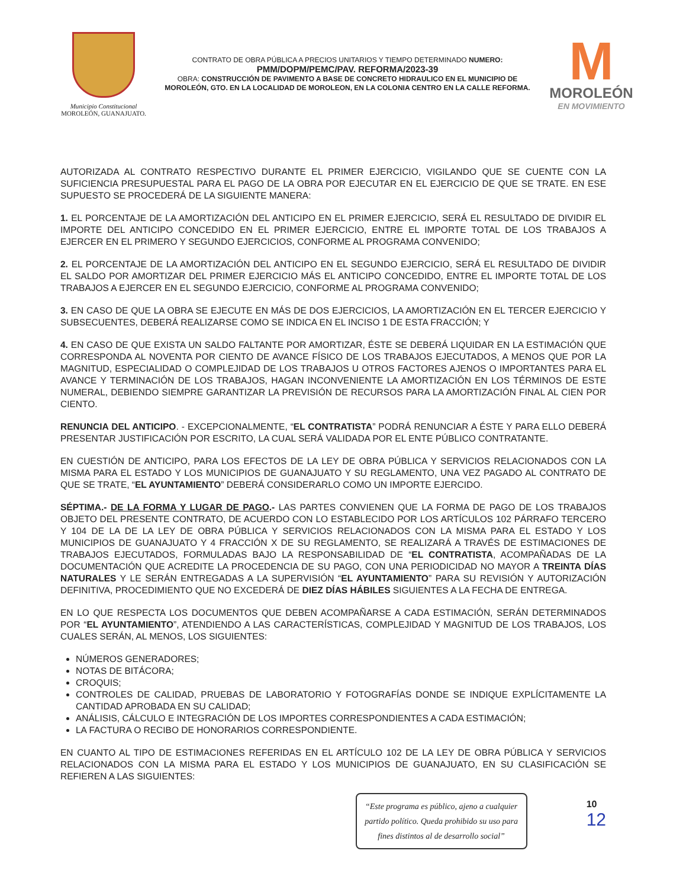Municipio Constitucional
MOROLEÓN, GUANAJUATO.
CONTRATO DE OBRA PÚBLICA A PRECIOS UNITARIOS Y TIEMPO DETERMINADO NUMERO:
PMM/DOPM/PEMC/PAV. REFORMA/2023-39
OBRA: CONSTRUCCIÓN DE PAVIMENTO A BASE DE CONCRETO HIDRAULICO EN EL MUNICIPIO DE MOROLEÓN, GTO. EN LA LOCALIDAD DE MOROLEON, EN LA COLONIA CENTRO EN LA CALLE REFORMA.
M
MOROLEÓN
EN MOVIMIENTO
AUTORIZADA AL CONTRATO RESPECTIVO DURANTE EL PRIMER EJERCICIO, VIGILANDO QUE SE CUENTE CON LA SUFICIENCIA PRESUPUESTAL PARA EL PAGO DE LA OBRA POR EJECUTAR EN EL EJERCICIO DE QUE SE TRATE. EN ESE SUPUESTO SE PROCEDERÁ DE LA SIGUIENTE MANERA:
1. EL PORCENTAJE DE LA AMORTIZACIÓN DEL ANTICIPO EN EL PRIMER EJERCICIO, SERÁ EL RESULTADO DE DIVIDIR EL IMPORTE DEL ANTICIPO CONCEDIDO EN EL PRIMER EJERCICIO, ENTRE EL IMPORTE TOTAL DE LOS TRABAJOS A EJERCER EN EL PRIMERO Y SEGUNDO EJERCICIOS, CONFORME AL PROGRAMA CONVENIDO;
2. EL PORCENTAJE DE LA AMORTIZACIÓN DEL ANTICIPO EN EL SEGUNDO EJERCICIO, SERÁ EL RESULTADO DE DIVIDIR EL SALDO POR AMORTIZAR DEL PRIMER EJERCICIO MÁS EL ANTICIPO CONCEDIDO, ENTRE EL IMPORTE TOTAL DE LOS TRABAJOS A EJERCER EN EL SEGUNDO EJERCICIO, CONFORME AL PROGRAMA CONVENIDO;
3. EN CASO DE QUE LA OBRA SE EJECUTE EN MÁS DE DOS EJERCICIOS, LA AMORTIZACIÓN EN EL TERCER EJERCICIO Y SUBSECUENTES, DEBERÁ REALIZARSE COMO SE INDICA EN EL INCISO 1 DE ESTA FRACCIÓN; Y
4. EN CASO DE QUE EXISTA UN SALDO FALTANTE POR AMORTIZAR, ÉSTE SE DEBERÁ LIQUIDAR EN LA ESTIMACIÓN QUE CORRESPONDA AL NOVENTA POR CIENTO DE AVANCE FÍSICO DE LOS TRABAJOS EJECUTADOS, A MENOS QUE POR LA MAGNITUD, ESPECIALIDAD O COMPLEJIDAD DE LOS TRABAJOS U OTROS FACTORES AJENOS O IMPORTANTES PARA EL AVANCE Y TERMINACIÓN DE LOS TRABAJOS, HAGAN INCONVENIENTE LA AMORTIZACIÓN EN LOS TÉRMINOS DE ESTE NUMERAL, DEBIENDO SIEMPRE GARANTIZAR LA PREVISIÓN DE RECURSOS PARA LA AMORTIZACIÓN FINAL AL CIEN POR CIENTO.
RENUNCIA DEL ANTICIPO. - EXCEPCIONALMENTE, “EL CONTRATISTA” PODRÁ RENUNCIAR A ÉSTE Y PARA ELLO DEBERÁ PRESENTAR JUSTIFICACIÓN POR ESCRITO, LA CUAL SERÁ VALIDADA POR EL ENTE PÚBLICO CONTRATANTE.
EN CUESTIÓN DE ANTICIPO, PARA LOS EFECTOS DE LA LEY DE OBRA PÚBLICA Y SERVICIOS RELACIONADOS CON LA MISMA PARA EL ESTADO Y LOS MUNICIPIOS DE GUANAJUATO Y SU REGLAMENTO, UNA VEZ PAGADO AL CONTRATO DE QUE SE TRATE, “EL AYUNTAMIENTO” DEBERÁ CONSIDERARLO COMO UN IMPORTE EJERCIDO.
SÉPTIMA.- DE LA FORMA Y LUGAR DE PAGO.- LAS PARTES CONVIENEN QUE LA FORMA DE PAGO DE LOS TRABAJOS OBJETO DEL PRESENTE CONTRATO, DE ACUERDO CON LO ESTABLECIDO POR LOS ARTÍCULOS 102 PÁRRAFO TERCERO Y 104 DE LA DE LA LEY DE OBRA PÚBLICA Y SERVICIOS RELACIONADOS CON LA MISMA PARA EL ESTADO Y LOS MUNICIPIOS DE GUANAJUATO Y 4 FRACCIÓN X DE SU REGLAMENTO, SE REALIZARÁ A TRAVÉS DE ESTIMACIONES DE TRABAJOS EJECUTADOS, FORMULADAS BAJO LA RESPONSABILIDAD DE “EL CONTRATISTA, ACOMPAÑADAS DE LA DOCUMENTACIÓN QUE ACREDITE LA PROCEDENCIA DE SU PAGO, CON UNA PERIODICIDAD NO MAYOR A TREINTA DÍAS NATURALES Y LE SERÁN ENTREGADAS A LA SUPERVISIÓN “EL AYUNTAMIENTO” PARA SU REVISIÓN Y AUTORIZACIÓN DEFINITIVA, PROCEDIMIENTO QUE NO EXCEDERÁ DE DIEZ DÍAS HÁBILES SIGUIENTES A LA FECHA DE ENTREGA.
EN LO QUE RESPECTA LOS DOCUMENTOS QUE DEBEN ACOMPAÑARSE A CADA ESTIMACIÓN, SERÁN DETERMINADOS POR “EL AYUNTAMIENTO”, ATENDIENDO A LAS CARACTERÍSTICAS, COMPLEJIDAD Y MAGNITUD DE LOS TRABAJOS, LOS CUALES SERÁN, AL MENOS, LOS SIGUIENTES:
NÚMEROS GENERADORES;
NOTAS DE BITÁCORA;
CROQUIS;
CONTROLES DE CALIDAD, PRUEBAS DE LABORATORIO Y FOTOGRAFÍAS DONDE SE INDIQUE EXPLÍCITAMENTE LA CANTIDAD APROBADA EN SU CALIDAD;
ANÁLISIS, CÁLCULO E INTEGRACIÓN DE LOS IMPORTES CORRESPONDIENTES A CADA ESTIMACIÓN;
LA FACTURA O RECIBO DE HONORARIOS CORRESPONDIENTE.
EN CUANTO AL TIPO DE ESTIMACIONES REFERIDAS EN EL ARTÍCULO 102 DE LA LEY DE OBRA PÚBLICA Y SERVICIOS RELACIONADOS CON LA MISMA PARA EL ESTADO Y LOS MUNICIPIOS DE GUANAJUATO, EN SU CLASIFICACIÓN SE REFIEREN A LAS SIGUIENTES:
“Este programa es público, ajeno a cualquier partido político. Queda prohibido su uso para fines distintos al de desarrollo social”
10
12